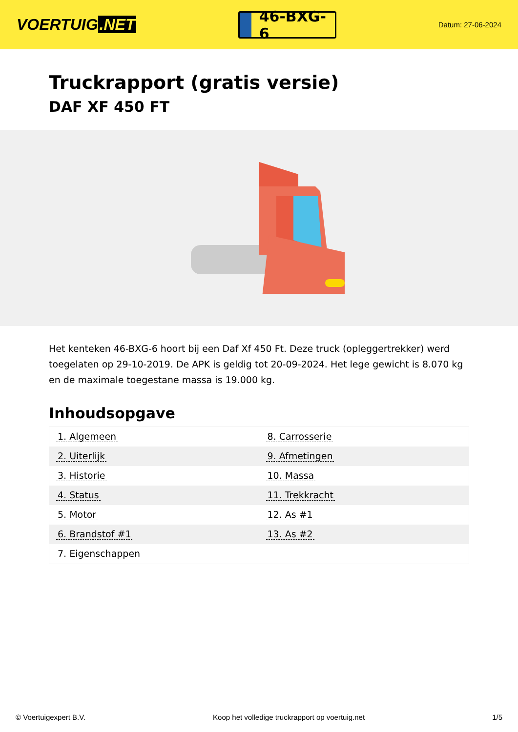VOERTUIG.NET
46-BXG-6
Datum: 27-06-2024
Truckrapport (gratis versie)
DAF XF 450 FT
Het kenteken 46-BXG-6 hoort bij een Daf Xf 450 Ft. Deze truck (opleggertrekker) werd toegelaten op 29-10-2019. De APK is geldig tot 20-09-2024. Het lege gewicht is 8.070 kg en de maximale toegestane massa is 19.000 kg.
Inhoudsopgave
| 1. Algemeen | 8. Carrosserie |
| 2. Uiterlijk | 9. Afmetingen |
| 3. Historie | 10. Massa |
| 4. Status | 11. Trekkracht |
| 5. Motor | 12. As #1 |
| 6. Brandstof #1 | 13. As #2 |
| 7. Eigenschappen | |
© Voertuigexpert B.V. Koop het volledige truckrapport op voertuig.net 1/5